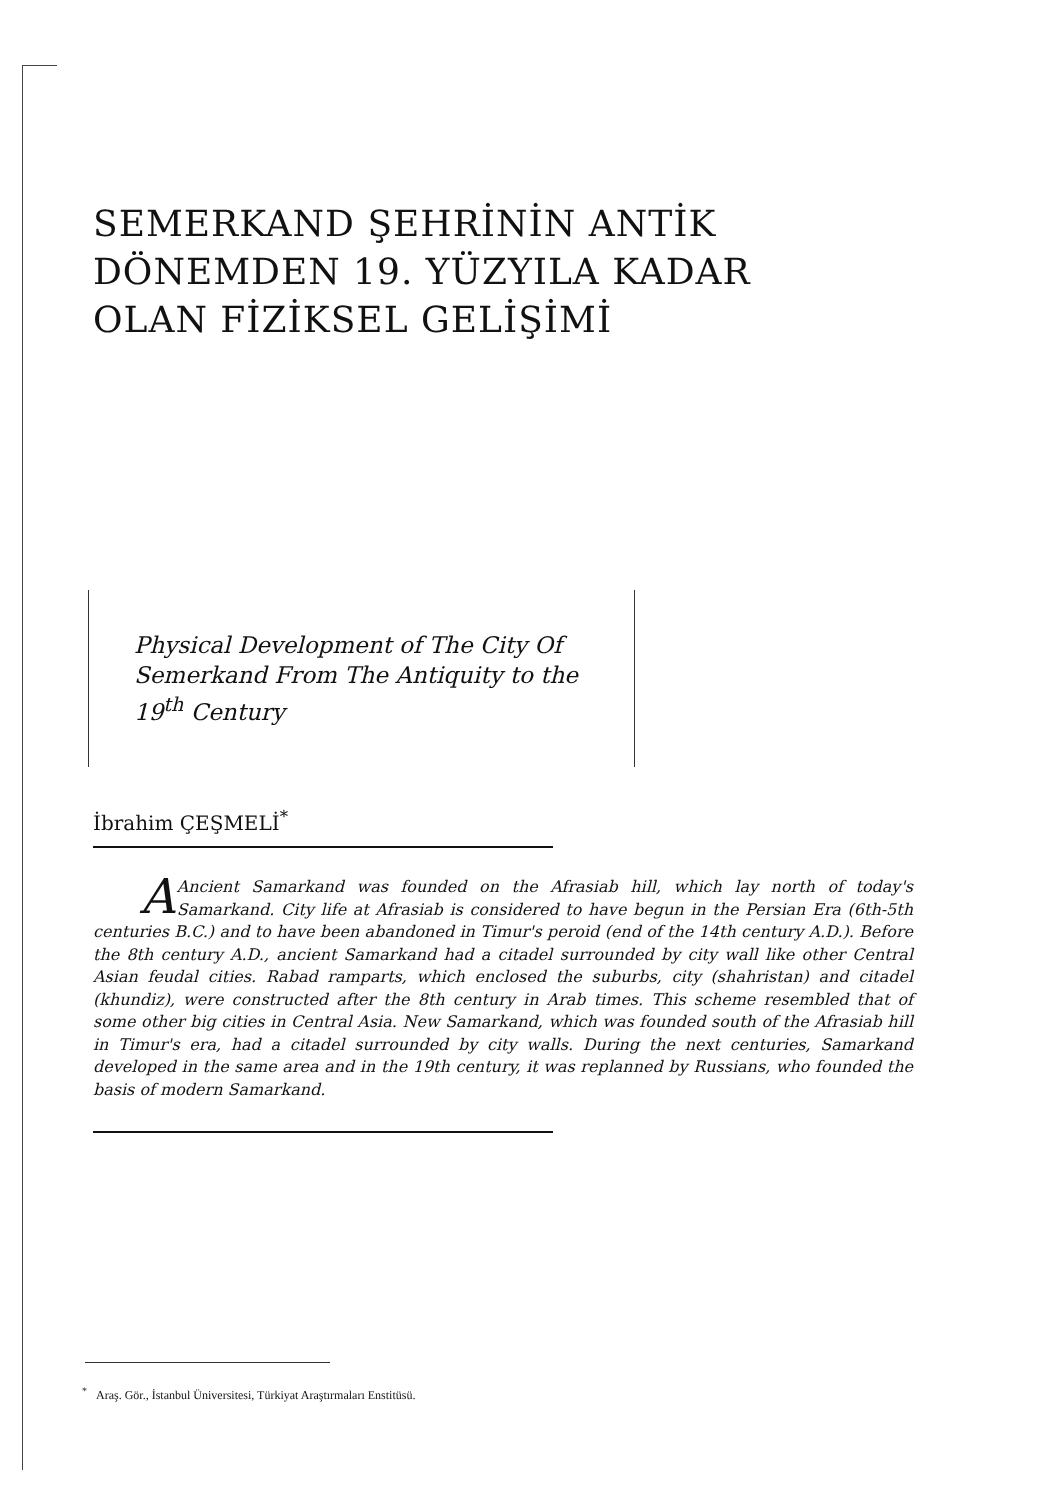SEMERKAND ŞEHRİNİN ANTİK
DÖNEMDEN 19. YÜZYILA KADAR
OLAN FİZİKSEL GELİŞİMİ
Physical Development of The City Of Semerkand From The Antiquity to the 19<sup>th</sup> Century
İbrahim ÇEŞMELİ<sup>*</sup>
AAncient Samarkand was founded on the Afrasiab hill, which lay north of today's Samarkand. City life at Afrasiab is considered to have begun in the Persian Era (6th-5th centuries B.C.) and to have been abandoned in Timur's peroid (end of the 14th century A.D.). Before the 8th century A.D., ancient Samarkand had a citadel surrounded by city wall like other Central Asian feudal cities. Rabad ramparts, which enclosed the suburbs, city (shahristan) and citadel (khundiz), were constructed after the 8th century in Arab times. This scheme resembled that of some other big cities in Central Asia. New Samarkand, which was founded south of the Afrasiab hill in Timur's era, had a citadel surrounded by city walls. During the next centuries, Samarkand developed in the same area and in the 19th century, it was replanned by Russians, who founded the basis of modern Samarkand.
<sup>*</sup> Araş. Gör., İstanbul Üniversitesi, Türkiyat Araştırmaları Enstitüsü.